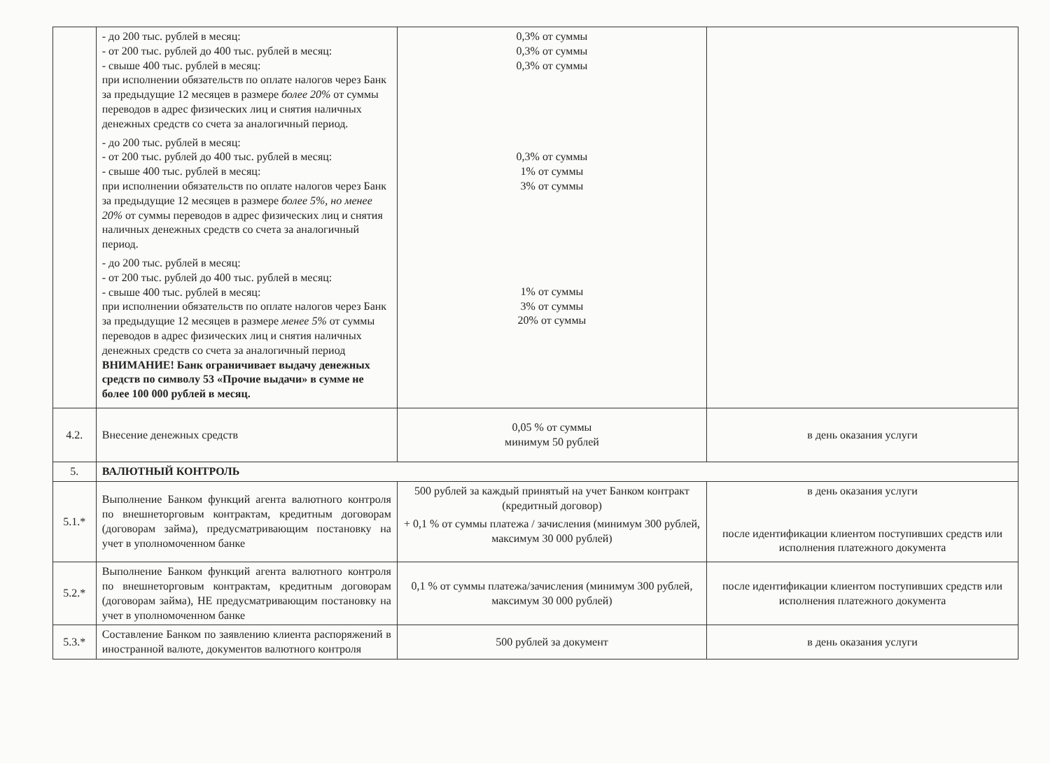| | - до 200 тыс. рублей в месяц: - от 200 тыс. рублей до 400 тыс. рублей в месяц: - свыше 400 тыс. рублей в месяц: при исполнении обязательств по оплате налогов через Банк за предыдущие 12 месяцев в размере более 20% от суммы переводов в адрес физических лиц и снятия наличных денежных средств со счета за аналогичный период. - до 200 тыс. рублей в месяц: - от 200 тыс. рублей до 400 тыс. рублей в месяц: - свыше 400 тыс. рублей в месяц: при исполнении обязательств по оплате налогов через Банк за предыдущие 12 месяцев в размере более 5%, но менее 20% от суммы переводов в адрес физических лиц и снятия наличных денежных средств со счета за аналогичный период. - до 200 тыс. рублей в месяц: - от 200 тыс. рублей до 400 тыс. рублей в месяц: - свыше 400 тыс. рублей в месяц: при исполнении обязательств по оплате налогов через Банк за предыдущие 12 месяцев в размере менее 5% от суммы переводов в адрес физических лиц и снятия наличных денежных средств со счета за аналогичный период ВНИМАНИЕ! Банк ограничивает выдачу денежных средств по символу 53 «Прочие выдачи» в сумме не более 100 000 рублей в месяц. | 0,3% от суммы 0,3% от суммы 0,3% от суммы 0,3% от суммы 1% от суммы 3% от суммы 1% от суммы 3% от суммы 20% от суммы | |
| 4.2. | Внесение денежных средств | 0,05 % от суммы минимум 50 рублей | в день оказания услуги |
| 5. | ВАЛЮТНЫЙ КОНТРОЛЬ | | |
| 5.1.* | Выполнение Банком функций агента валютного контроля по внешнеторговым контрактам, кредитным договорам (договорам займа), предусматривающим постановку на учет в уполномоченном банке | 500 рублей за каждый принятый на учет Банком контракт (кредитный договор) + 0,1 % от суммы платежа / зачисления (минимум 300 рублей, максимум 30 000 рублей) | в день оказания услуги после идентификации клиентом поступивших средств или исполнения платежного документа |
| 5.2.* | Выполнение Банком функций агента валютного контроля по внешнеторговым контрактам, кредитным договорам (договорам займа), НЕ предусматривающим постановку на учет в уполномоченном банке | 0,1 % от суммы платежа/зачисления (минимум 300 рублей, максимум 30 000 рублей) | после идентификации клиентом поступивших средств или исполнения платежного документа |
| 5.3.* | Составление Банком по заявлению клиента распоряжений в иностранной валюте, документов валютного контроля | 500 рублей за документ | в день оказания услуги |